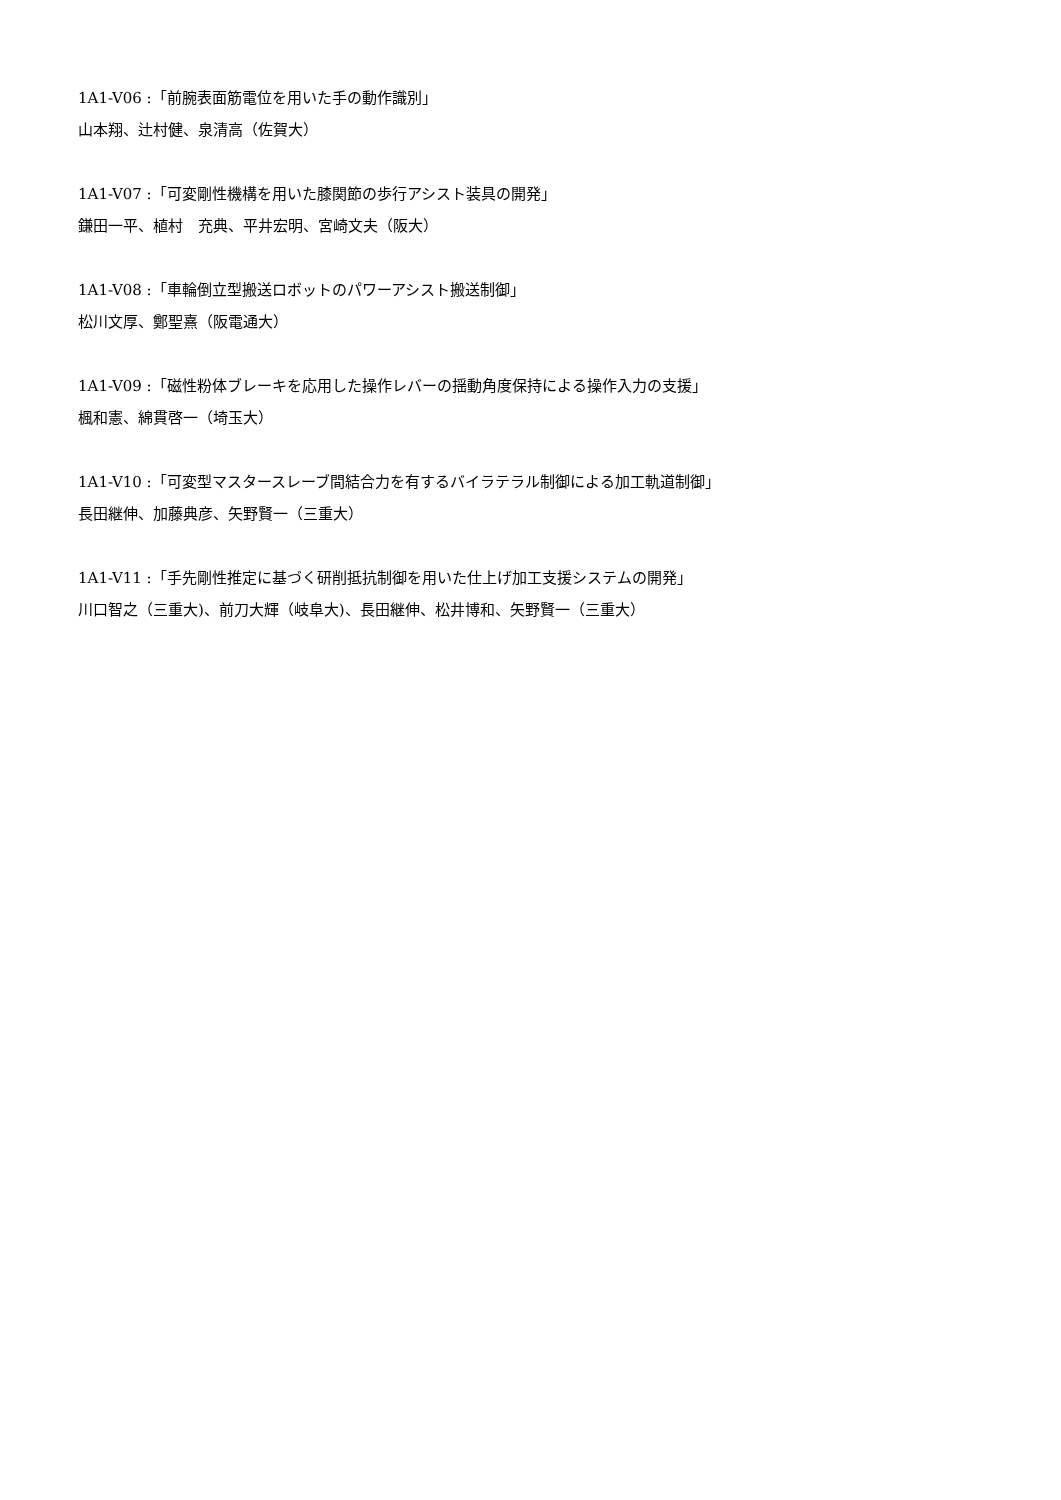1A1-V06 :「前腕表面筋電位を用いた手の動作識別」
山本翔、辻村健、泉清高（佐賀大）
1A1-V07 :「可変剛性機構を用いた膝関節の歩行アシスト装具の開発」
鎌田一平、植村　充典、平井宏明、宮崎文夫（阪大）
1A1-V08 :「車輪倒立型搬送ロボットのパワーアシスト搬送制御」
松川文厚、鄭聖熹（阪電通大）
1A1-V09 :「磁性粉体ブレーキを応用した操作レバーの揺動角度保持による操作入力の支援」
楓和憲、綿貫啓一（埼玉大）
1A1-V10 :「可変型マスタースレーブ間結合力を有するバイラテラル制御による加工軌道制御」
長田継伸、加藤典彦、矢野賢一（三重大）
1A1-V11 :「手先剛性推定に基づく研削抵抗制御を用いた仕上げ加工支援システムの開発」
川口智之（三重大)、前刀大輝（岐阜大)、長田継伸、松井博和、矢野賢一（三重大）